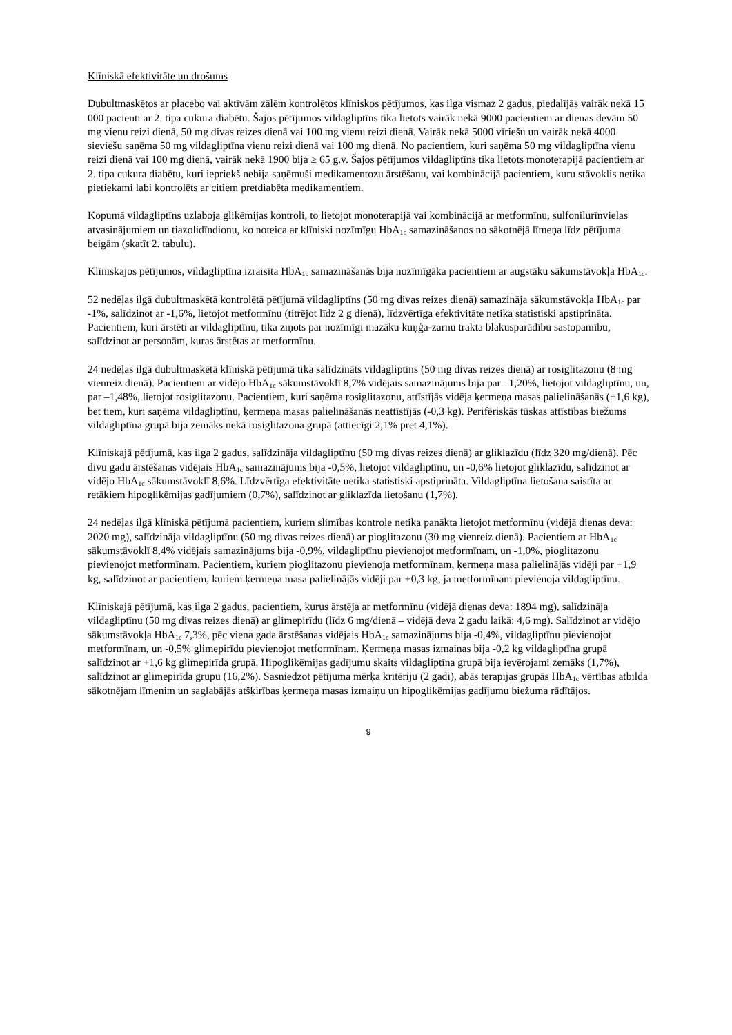Klīniskā efektivitāte un drošums
Dubultmaskētos ar placebo vai aktīvām zālēm kontrolētos klīniskos pētījumos, kas ilga vismaz 2 gadus, piedalījās vairāk nekā 15 000 pacienti ar 2. tipa cukura diabētu. Šajos pētījumos vildagliptīns tika lietots vairāk nekā 9000 pacientiem ar dienas devām 50 mg vienu reizi dienā, 50 mg divas reizes dienā vai 100 mg vienu reizi dienā. Vairāk nekā 5000 vīriešu un vairāk nekā 4000 sieviešu saņēma 50 mg vildagliptīna vienu reizi dienā vai 100 mg dienā. No pacientiem, kuri saņēma 50 mg vildagliptīna vienu reizi dienā vai 100 mg dienā, vairāk nekā 1900 bija ≥ 65 g.v. Šajos pētījumos vildagliptīns tika lietots monoterapijā pacientiem ar 2. tipa cukura diabētu, kuri iepriekš nebija saņēmuši medikamentozu ārstēšanu, vai kombinācijā pacientiem, kuru stāvoklis netika pietiekami labi kontrolēts ar citiem pretdiabēta medikamentiem.
Kopumā vildagliptīns uzlaboja glikēmijas kontroli, to lietojot monoterapijā vai kombinācijā ar metformīnu, sulfonilurīnvielas atvasinājumiem un tiazolidīndionu, ko noteica ar klīniski nozīmīgu HbA<sub>1c</sub> samazināšanos no sākotnējā līmeņa līdz pētījuma beigām (skatīt 2. tabulu).
Klīniskajos pētījumos, vildagliptīna izraisīta HbA<sub>1c</sub> samazināšanās bija nozīmīgāka pacientiem ar augstāku sākumstāvokļa HbA<sub>1c</sub>.
52 nedēļas ilgā dubultmaskētā kontrolētā pētījumā vildagliptīns (50 mg divas reizes dienā) samazināja sākumstāvokļa HbA<sub>1c</sub> par -1%, salīdzinot ar -1,6%, lietojot metformīnu (titrējot līdz 2 g dienā), līdzvērtīga efektivitāte netika statistiski apstiprināta. Pacientiem, kuri ārstēti ar vildagliptīnu, tika ziņots par nozīmīgi mazāku kuņģa-zarnu trakta blakusparādību sastopamību, salīdzinot ar personām, kuras ārstētas ar metformīnu.
24 nedēļas ilgā dubultmaskētā klīniskā pētījumā tika salīdzināts vildagliptīns (50 mg divas reizes dienā) ar rosiglitazonu (8 mg vienreiz dienā). Pacientiem ar vidējo HbA<sub>1c</sub> sākumstāvoklī 8,7% vidējais samazinājums bija par –1,20%, lietojot vildagliptīnu, un, par –1,48%, lietojot rosiglitazonu. Pacientiem, kuri saņēma rosiglitazonu, attīstījās vidēja ķermeņa masas palielināšanās (+1,6 kg), bet tiem, kuri saņēma vildagliptīnu, ķermeņa masas palielināšanās neattīstījās (-0,3 kg). Perifēriskās tūskas attīstības biežums vildagliptīna grupā bija zemāks nekā rosiglitazona grupā (attiecīgi 2,1% pret 4,1%).
Klīniskajā pētījumā, kas ilga 2 gadus, salīdzināja vildagliptīnu (50 mg divas reizes dienā) ar gliklazīdu (līdz 320 mg/dienā). Pēc divu gadu ārstēšanas vidējais HbA<sub>1c</sub> samazinājums bija -0,5%, lietojot vildagliptīnu, un -0,6% lietojot gliklazīdu, salīdzinot ar vidējo HbA<sub>1c</sub> sākumstāvoklī 8,6%. Līdzvērtīga efektivitāte netika statistiski apstiprināta. Vildagliptīna lietošana saistīta ar retākiem hipoglikēmijas gadījumiem (0,7%), salīdzinot ar gliklazīda lietošanu (1,7%).
24 nedēļas ilgā klīniskā pētījumā pacientiem, kuriem slimības kontrole netika panākta lietojot metformīnu (vidējā dienas deva: 2020 mg), salīdzināja vildagliptīnu (50 mg divas reizes dienā) ar pioglitazonu (30 mg vienreiz dienā). Pacientiem ar HbA<sub>1c</sub> sākumstāvoklī 8,4% vidējais samazinājums bija -0,9%, vildagliptīnu pievienojot metformīnam, un -1,0%, pioglitazonu pievienojot metformīnam. Pacientiem, kuriem pioglitazonu pievienoja metformīnam, ķermeņa masa palielinājās vidēji par +1,9 kg, salīdzinot ar pacientiem, kuriem ķermeņa masa palielinājās vidēji par +0,3 kg, ja metformīnam pievienoja vildagliptīnu.
Klīniskajā pētījumā, kas ilga 2 gadus, pacientiem, kurus ārstēja ar metformīnu (vidējā dienas deva: 1894 mg), salīdzināja vildagliptīnu (50 mg divas reizes dienā) ar glimepirīdu (līdz 6 mg/dienā – vidējā deva 2 gadu laikā: 4,6 mg). Salīdzinot ar vidējo sākumstāvokļa HbA<sub>1c</sub> 7,3%, pēc viena gada ārstēšanas vidējais HbA<sub>1c</sub> samazinājums bija -0,4%, vildagliptīnu pievienojot metformīnam, un -0,5% glimepirīdu pievienojot metformīnam. Ķermeņa masas izmaiņas bija -0,2 kg vildagliptīna grupā salīdzinot ar +1,6 kg glimepirīda grupā. Hipoglikēmijas gadījumu skaits vildagliptīna grupā bija ievērojami zemāks (1,7%), salīdzinot ar glimepirīda grupu (16,2%). Sasniedzot pētījuma mērķa kritēriju (2 gadi), abās terapijas grupās HbA<sub>1c</sub> vērtības atbilda sākotnējam līmenim un saglabājās atšķirības ķermeņa masas izmaiņu un hipoglikēmijas gadījumu biežuma rādītājos.
9